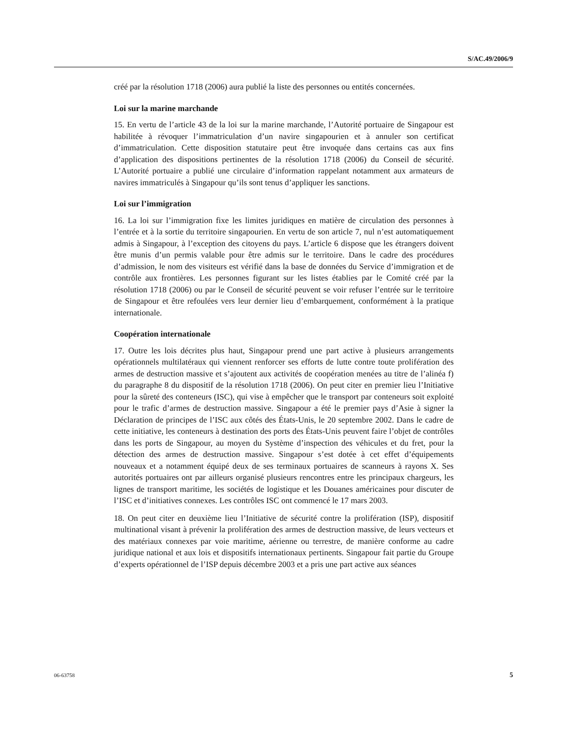S/AC.49/2006/9
créé par la résolution 1718 (2006) aura publié la liste des personnes ou entités concernées.
Loi sur la marine marchande
15. En vertu de l’article 43 de la loi sur la marine marchande, l’Autorité portuaire de Singapour est habilitée à révoquer l’immatriculation d’un navire singapourien et à annuler son certificat d’immatriculation. Cette disposition statutaire peut être invoquée dans certains cas aux fins d’application des dispositions pertinentes de la résolution 1718 (2006) du Conseil de sécurité. L’Autorité portuaire a publié une circulaire d’information rappelant notamment aux armateurs de navires immatriculés à Singapour qu’ils sont tenus d’appliquer les sanctions.
Loi sur l’immigration
16. La loi sur l’immigration fixe les limites juridiques en matière de circulation des personnes à l’entrée et à la sortie du territoire singapourien. En vertu de son article 7, nul n’est automatiquement admis à Singapour, à l’exception des citoyens du pays. L’article 6 dispose que les étrangers doivent être munis d’un permis valable pour être admis sur le territoire. Dans le cadre des procédures d’admission, le nom des visiteurs est vérifié dans la base de données du Service d’immigration et de contrôle aux frontières. Les personnes figurant sur les listes établies par le Comité créé par la résolution 1718 (2006) ou par le Conseil de sécurité peuvent se voir refuser l’entrée sur le territoire de Singapour et être refoulées vers leur dernier lieu d’embarquement, conformément à la pratique internationale.
Coopération internationale
17. Outre les lois décrites plus haut, Singapour prend une part active à plusieurs arrangements opérationnels multilatéraux qui viennent renforcer ses efforts de lutte contre toute prolifération des armes de destruction massive et s’ajoutent aux activités de coopération menées au titre de l’alinéa f) du paragraphe 8 du dispositif de la résolution 1718 (2006). On peut citer en premier lieu l’Initiative pour la sûreté des conteneurs (ISC), qui vise à empêcher que le transport par conteneurs soit exploité pour le trafic d’armes de destruction massive. Singapour a été le premier pays d’Asie à signer la Déclaration de principes de l’ISC aux côtés des États-Unis, le 20 septembre 2002. Dans le cadre de cette initiative, les conteneurs à destination des ports des États-Unis peuvent faire l’objet de contrôles dans les ports de Singapour, au moyen du Système d’inspection des véhicules et du fret, pour la détection des armes de destruction massive. Singapour s’est dotée à cet effet d’équipements nouveaux et a notamment équipé deux de ses terminaux portuaires de scanneurs à rayons X. Ses autorités portuaires ont par ailleurs organisé plusieurs rencontres entre les principaux chargeurs, les lignes de transport maritime, les sociétés de logistique et les Douanes américaines pour discuter de l’ISC et d’initiatives connexes. Les contrôles ISC ont commencé le 17 mars 2003.
18. On peut citer en deuxième lieu l’Initiative de sécurité contre la prolifération (ISP), dispositif multinational visant à prévenir la prolifération des armes de destruction massive, de leurs vecteurs et des matériaux connexes par voie maritime, aérienne ou terrestre, de manière conforme au cadre juridique national et aux lois et dispositifs internationaux pertinents. Singapour fait partie du Groupe d’experts opérationnel de l’ISP depuis décembre 2003 et a pris une part active aux séances
06-63758 5